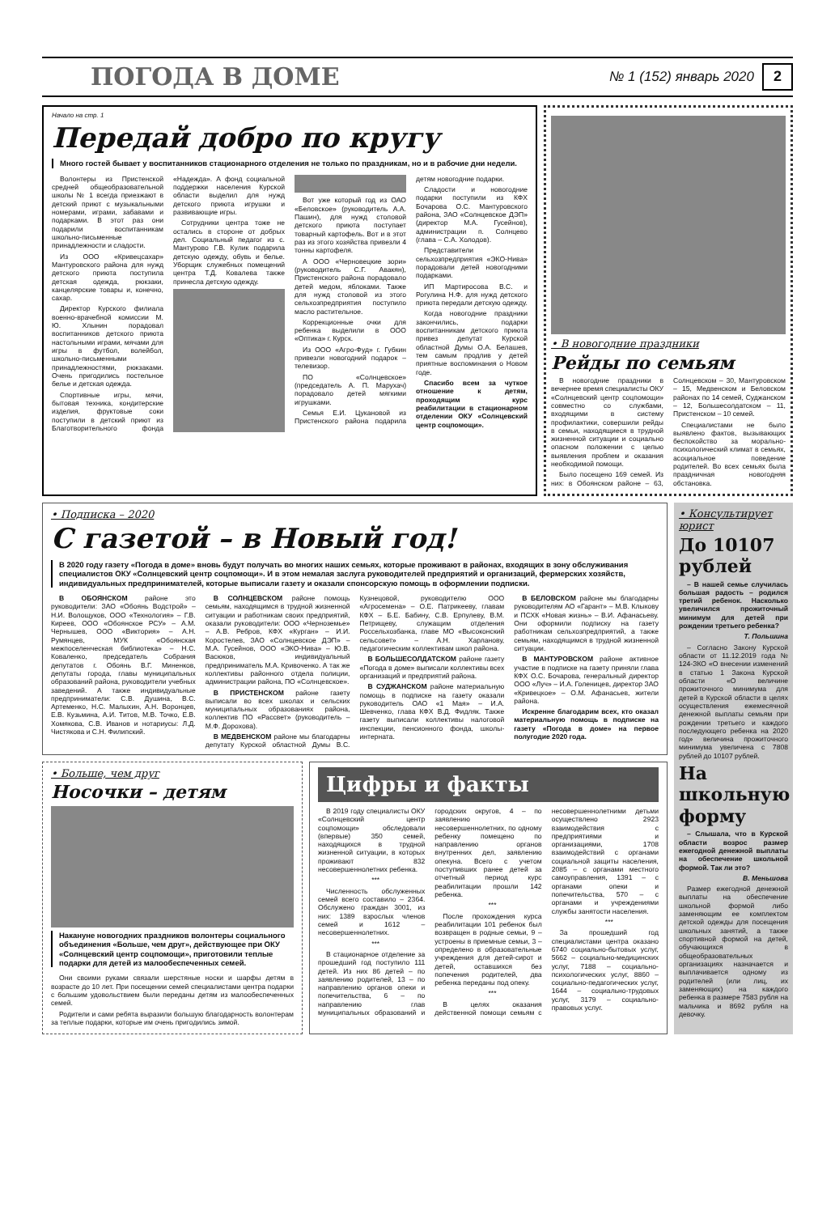ПОГОДА В ДОМЕ
№ 1 (152) январь 2020
2
Начало на стр. 1
Передай добро по кругу
Много гостей бывает у воспитанников стационарного отделения не только по праздникам, но и в рабочие дни недели.
Волонтеры из Пристенской средней общеобразовательной школы № 1 всегда приезжают в детский приют с музыкальными номерами, играми, забавами и подарками. В этот раз они подарили воспитанникам школьно-письменные принадлежности и сладости.
Из ООО «Кривецсахар» Мантуровского района для нужд детского приюта поступила детская одежда, рюкзаки, канцелярские товары и, конечно, сахар.
Директор Курского филиала военно-врачебной комиссии М. Ю. Хлынин порадовал воспитанников детского приюта настольными играми, мячами для игры в футбол, волейбол, школьно-письменными принадлежностями, рюкзаками. Очень пригодились постельное белье и детская одежда.
Спортивные игры, мячи, бытовая техника, кондитерские изделия, фруктовые соки поступили в детский приют из Благотворительного фонда «Надежда». А фонд социальной поддержки населения Курской области выделил для нужд детского приюта игрушки и развивающие игры.
Сотрудники центра тоже не остались в стороне от добрых дел. Социальный педагог из с. Мантурово Г.В. Кулик подарила детскую одежду, обувь и белье. Уборщик служебных помещений центра Т.Д. Ковалева также принесла детскую одежду.
Вот уже который год из ОАО «Беловское» (руководитель А.А. Пашин), для нужд столовой детского приюта поступает товарный картофель. Вот и в этот раз из этого хозяйства привезли 4 тонны картофеля.
А ООО «Черновецкие зори» (руководитель С.Г. Авакян), Пристенского района порадовало детей медом, яблоками. Также для нужд столовой из этого сельхозпредприятия поступило масло растительное.
Коррекционные очки для ребенка выделили в ООО «Оптика» г. Курск.
Из ООО «Агро-Фуд» г. Губкин привезли новогодний подарок – телевизор.
ПО «Солнцевское» (председатель А. П. Марухач) порадовало детей мягкими игрушками.
Семья Е.И. Цукановой из Пристенского района подарила детям новогодние подарки.
Сладости и новогодние подарки поступили из КФХ Бочарова О.С. Мантуровского района, ЗАО «Солнцевское ДЭП» (директор М.А. Гусейнов), администрации п. Солнцево (глава – С.А. Холодов).
Представители сельхозпредприятия «ЭКО-Нива» порадовали детей новогодними подарками.
ИП Мартиросова В.С. и Рогулина Н.Ф. для нужд детского приюта передали детскую одежду.
Когда новогодние праздники закончились, подарки воспитанникам детского приюта привез депутат Курской областной Думы О.А. Белашев, тем самым продлив у детей приятные воспоминания о Новом годе.
Спасибо всем за чуткое отношение к детям, проходящим курс реабилитации в стационарном отделении ОКУ «Солнцевский центр соцпомощи».
• В новогодние праздники
Рейды по семьям
В новогодние праздники в вечернее время специалисты ОКУ «Солнцевский центр соцпомощи» совместно со службами, входящими в систему профилактики, совершили рейды в семьи, находящиеся в трудной жизненной ситуации и социально опасном положении с целью выявления проблем и оказания необходимой помощи.
Было посещено 169 семей. Из них: в Обоянском районе – 63, Солнцевском – 30, Мантуровском – 15, Медвенском и Беловском районах по 14 семей, Суджанском – 12, Большесолдатском – 11, Пристенском – 10 семей.
Специалистами не было выявлено фактов, вызывающих беспокойство за морально-психологический климат в семьях, асоциальное поведение родителей. Во всех семьях была праздничная новогодняя обстановка.
• Подписка – 2020
С газетой – в Новый год!
В 2020 году газету «Погода в доме» вновь будут получать во многих наших семьях, которые проживают в районах, входящих в зону обслуживания специалистов ОКУ «Солнцевский центр соцпомощи». И в этом немалая заслуга руководителей предприятий и организаций, фермерских хозяйств, индивидуальных предпринимателей, которые выписали газету и оказали спонсорскую помощь в оформлении подписки.
В ОБОЯНСКОМ районе это руководители: ЗАО «Обоянь Водстрой» – Н.И. Волощуков, ООО «Технология» – Г.В. Киреев, ООО «Обоянское РСУ» – А.М. Чернышев, ООО «Виктория» – А.Н. Румянцев, МУК «Обоянская межпоселенческая библиотека» – Н.С. Коваленко, председатель Собрания депутатов г. Обоянь В.Г. Миненков, депутаты города, главы муниципальных образований района, руководители учебных заведений. А также индивидуальные предприниматели: С.В. Душина, В.С. Артеменко, Н.С. Малыхин, А.Н. Воронцев, Е.В. Кузьмина, А.И. Титов, М.В. Точко, Е.В. Хомякова, С.В. Иванов и нотариусы: Л.Д. Чистякова и С.Н. Филипский.
В СОЛНЦЕВСКОМ районе помощь семьям, находящимся в трудной жизненной ситуации и работникам своих предприятий, оказали руководители: ООО «Черноземье» – А.В. Ребров, КФХ «Курган» – И.И. Коростелев, ЗАО «Солнцевское ДЭП» – М.А. Гусейнов, ООО «ЭКО-Нива» – Ю.В. Васюков, индивидуальный предприниматель М.А. Кривоченко. А так же коллективы районного отдела полиции, администрации района, ПО «Солнцевское».
В ПРИСТЕНСКОМ районе газету выписали во всех школах и сельских муниципальных образованиях района, коллектив ПО «Рассвет» (руководитель – М.Ф. Дорохова).
В МЕДВЕНСКОМ районе мы благодарны депутату Курской областной Думы В.С. Кузнецовой, руководителю ООО «Агросемена» – О.Е. Патрикееву, главам КФХ – Б.Е. Бабину, С.В. Ерпулеву, В.М. Петрищеву, служащим отделения Россельхозбанка, главе МО «Высоконский сельсовет» – А.Н. Харланову, педагогическим коллективам школ района.
В БОЛЬШЕСОЛДАТСКОМ районе газету «Погода в доме» выписали коллективы всех организаций и предприятий района.
В СУДЖАНСКОМ районе материальную помощь в подписке на газету оказали руководитель ОАО «1 Мая» – И.А. Шевченко, глава КФХ В.Д. Фидляк. Также газету выписали коллективы налоговой инспекции, пенсионного фонда, школы-интерната.
В БЕЛОВСКОМ районе мы благодарны руководителям АО «Гарант» – М.В. Клыкову и ПСХК «Новая жизнь» – В.И. Афанасьеву. Они оформили подписку на газету работникам сельхозпредприятий, а также семьям, находящимся в трудной жизненной ситуации.
В МАНТУРОВСКОМ районе активное участие в подписке на газету приняли глава КФХ О.С. Бочарова, генеральный директор ООО «Луч» – И.А. Голеницев, директор ЗАО «Кривецкое» – О.М. Афанасьев, жители района.
Искренне благодарим всех, кто оказал материальную помощь в подписке на газету «Погода в доме» на первое полугодие 2020 года.
• Больше, чем друг
Носочки – детям
Накануне новогодних праздников волонтеры социального объединения «Больше, чем друг», действующее при ОКУ «Солнцевский центр соцпомощи», приготовили теплые подарки для детей из малообеспеченных семей.
Они своими руками связали шерстяные носки и шарфы детям в возрасте до 10 лет. При посещении семей специалистами центра подарки с большим удовольствием были переданы детям из малообеспеченных семей.
Родители и сами ребята выразили большую благодарность волонтерам за теплые подарки, которые им очень пригодились зимой.
Цифры и факты
В 2019 году специалисты ОКУ «Солнцевский центр соцпомощи» обследовали (впервые) 350 семей, находящихся в трудной жизненной ситуации, в которых проживают 832 несовершеннолетних ребенка.
***
Численность обслуженных семей всего составило – 2364. Обслужено граждан 3001, из них: 1389 взрослых членов семей и 1612 – несовершеннолетних.
***
В стационарное отделение за прошедший год поступило 111 детей. Из них 86 детей – по заявлению родителей, 13 – по направлению органов опеки и попечительства, 6 – по направлению глав муниципальных образований и городских округов, 4 – по заявлению несовершеннолетних, по одному ребенку помещено по направлению органов внутренних дел, заявлению опекуна. Всего с учетом поступивших ранее детей за отчетный период курс реабилитации прошли 142 ребенка.
***
После прохождения курса реабилитации 101 ребенок был возвращен в родные семьи, 9 – устроены в приемные семьи, 3 – определено в образовательные учреждения для детей-сирот и детей, оставшихся без попечения родителей, два ребенка переданы под опеку.
***
В целях оказания действенной помощи семьям с несовершеннолетними детьми осуществлено 2923 взаимодействия с предприятиями и организациями, 1708 взаимодействий с органами социальной защиты населения, 2085 – с органами местного самоуправления, 1391 – с органами опеки и попечительства, 570 – с органами и учреждениями службы занятости населения.
***
За прошедший год специалистами центра оказано 6740 социально-бытовых услуг, 5662 – социально-медицинских услуг, 7188 – социально-психологических услуг, 8860 – социально-педагогических услуг, 1644 – социально-трудовых услуг, 3179 – социально-правовых услуг.
• Консультирует юрист
До 10107 рублей
– В нашей семье случилась большая радость – родился третий ребенок. Насколько увеличился прожиточный минимум для детей при рождении третьего ребенка?
Т. Польшина
– Согласно Закону Курской области от 11.12.2019 года № 124-ЗКО «О внесении изменений в статью 1 Закона Курской области «О величине прожиточного минимума для детей в Курской области в целях осуществления ежемесячной денежной выплаты семьям при рождении третьего и каждого последующего ребенка на 2020 год» величина прожиточного минимума увеличена с 7808 рублей до 10107 рублей.
На школьную форму
– Слышала, что в Курской области возрос размер ежегодной денежной выплаты на обеспечение школьной формой. Так ли это?
В. Меньшова
Размер ежегодной денежной выплаты на обеспечение школьной формой либо заменяющим ее комплектом детской одежды для посещения школьных занятий, а также спортивной формой на детей, обучающихся в общеобразовательных организациях назначается и выплачивается одному из родителей (или лиц, их заменяющих) на каждого ребенка в размере 7583 рубля на мальчика и 8692 рубля на девочку.